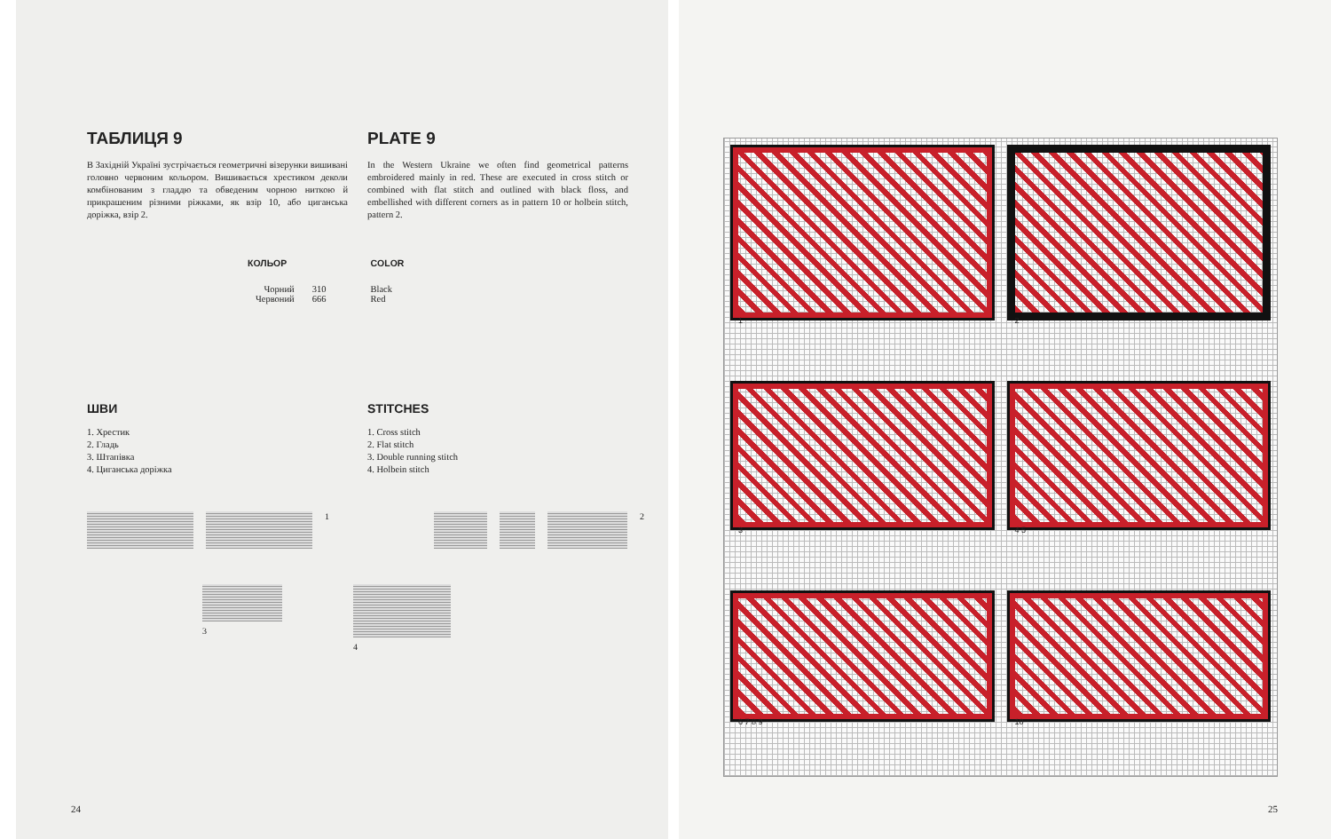ТАБЛИЦЯ 9
В Західній Україні зустрічається геометричні візерунки вишивані головно червоним кольором. Вишивається хрестиком деколи комбінованим з гладдю та обведеним чорною ниткою й прикрашеним різними ріжками, як взір 10, або циганська доріжка, взір 2.
PLATE 9
In the Western Ukraine we often find geometrical patterns embroidered mainly in red. These are executed in cross stitch or combined with flat stitch and outlined with black floss, and embellished with different corners as in pattern 10 or holbein stitch, pattern 2.
| КОЛЬОР | | COLOR |
| Чорний | 310 | Black |
| Червоний | 666 | Red |
ШВИ
1. Хрестик
2. Гладь
3. Штапівка
4. Циганська доріжка
STITCHES
1. Cross stitch
2. Flat stitch
3. Double running stitch
4. Holbein stitch
1 2
3 4
24
1
2
3
4 5
6 7 8 9
10
25